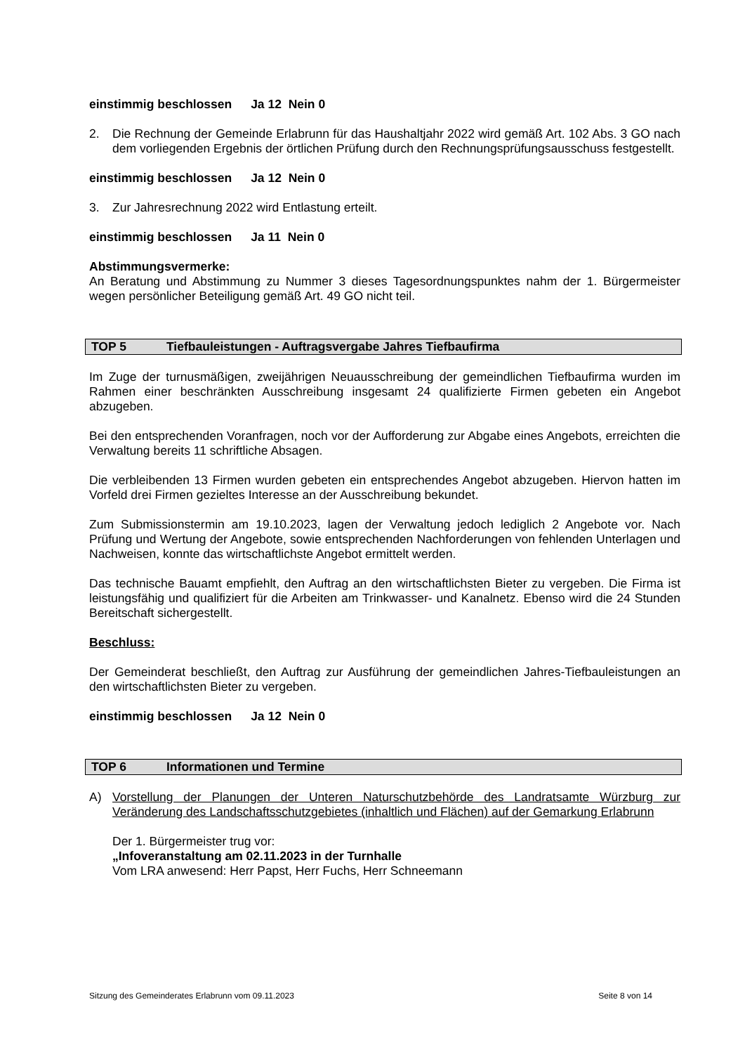einstimmig beschlossen Ja 12 Nein 0
2. Die Rechnung der Gemeinde Erlabrunn für das Haushaltjahr 2022 wird gemäß Art. 102 Abs. 3 GO nach dem vorliegenden Ergebnis der örtlichen Prüfung durch den Rechnungsprüfungsausschuss festgestellt.
einstimmig beschlossen Ja 12 Nein 0
3. Zur Jahresrechnung 2022 wird Entlastung erteilt.
einstimmig beschlossen Ja 11 Nein 0
Abstimmungsvermerke:
An Beratung und Abstimmung zu Nummer 3 dieses Tagesordnungspunktes nahm der 1. Bürgermeister wegen persönlicher Beteiligung gemäß Art. 49 GO nicht teil.
TOP 5 Tiefbauleistungen - Auftragsvergabe Jahres Tiefbaufirma
Im Zuge der turnusmäßigen, zweijährigen Neuausschreibung der gemeindlichen Tiefbaufirma wurden im Rahmen einer beschränkten Ausschreibung insgesamt 24 qualifizierte Firmen gebeten ein Angebot abzugeben.
Bei den entsprechenden Voranfragen, noch vor der Aufforderung zur Abgabe eines Angebots, erreichten die Verwaltung bereits 11 schriftliche Absagen.
Die verbleibenden 13 Firmen wurden gebeten ein entsprechendes Angebot abzugeben. Hiervon hatten im Vorfeld drei Firmen gezieltes Interesse an der Ausschreibung bekundet.
Zum Submissionstermin am 19.10.2023, lagen der Verwaltung jedoch lediglich 2 Angebote vor. Nach Prüfung und Wertung der Angebote, sowie entsprechenden Nachforderungen von fehlenden Unterlagen und Nachweisen, konnte das wirtschaftlichste Angebot ermittelt werden.
Das technische Bauamt empfiehlt, den Auftrag an den wirtschaftlichsten Bieter zu vergeben. Die Firma ist leistungsfähig und qualifiziert für die Arbeiten am Trinkwasser- und Kanalnetz. Ebenso wird die 24 Stunden Bereitschaft sichergestellt.
Beschluss:
Der Gemeinderat beschließt, den Auftrag zur Ausführung der gemeindlichen Jahres-Tiefbauleistungen an den wirtschaftlichsten Bieter zu vergeben.
einstimmig beschlossen Ja 12 Nein 0
TOP 6 Informationen und Termine
A) Vorstellung der Planungen der Unteren Naturschutzbehörde des Landratsamte Würzburg zur Veränderung des Landschaftsschutzgebietes (inhaltlich und Flächen) auf der Gemarkung Erlabrunn
Der 1. Bürgermeister trug vor:
„Infoveranstaltung am 02.11.2023 in der Turnhalle
Vom LRA anwesend: Herr Papst, Herr Fuchs, Herr Schneemann
Sitzung des Gemeinderates Erlabrunn vom 09.11.2023 Seite 8 von 14